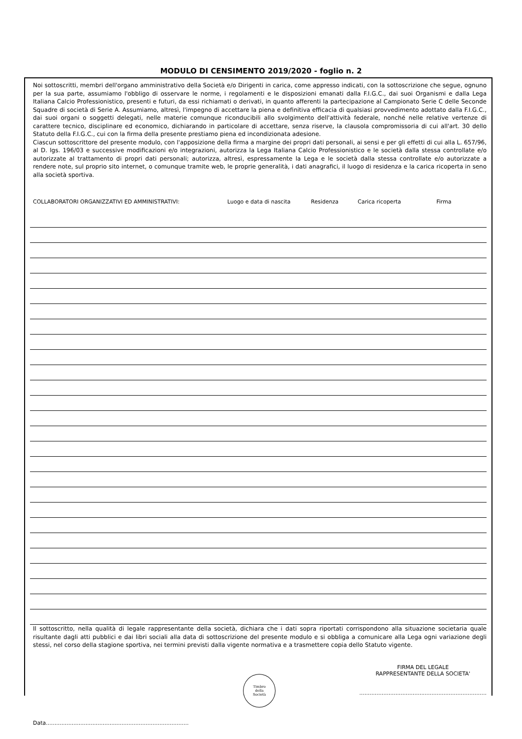MODULO DI CENSIMENTO 2019/2020 - foglio n. 2
Noi sottoscritti, membri dell'organo amministrativo della Società e/o Dirigenti in carica, come appresso indicati, con la sottoscrizione che segue, ognuno per la sua parte, assumiamo l'obbligo di osservare le norme, i regolamenti e le disposizioni emanati dalla F.I.G.C., dai suoi Organismi e dalla Lega Italiana Calcio Professionistico, presenti e futuri, da essi richiamati o derivati, in quanto afferenti la partecipazione al Campionato Serie C delle Seconde Squadre di società di Serie A. Assumiamo, altresì, l'impegno di accettare la piena e definitiva efficacia di qualsiasi provvedimento adottato dalla F.I.G.C., dai suoi organi o soggetti delegati, nelle materie comunque riconducibili allo svolgimento dell'attività federale, nonché nelle relative vertenze di carattere tecnico, disciplinare ed economico, dichiarando in particolare di accettare, senza riserve, la clausola compromissoria di cui all'art. 30 dello Statuto della F.I.G.C., cui con la firma della presente prestiamo piena ed incondizionata adesione.
Ciascun sottoscrittore del presente modulo, con l'apposizione della firma a margine dei propri dati personali, ai sensi e per gli effetti di cui alla L. 657/96, al D. lgs. 196/03 e successive modificazioni e/o integrazioni, autorizza la Lega Italiana Calcio Professionistico e le società dalla stessa controllate e/o autorizzate al trattamento di propri dati personali; autorizza, altresì, espressamente la Lega e le società dalla stessa controllate e/o autorizzate a rendere note, sul proprio sito internet, o comunque tramite web, le proprie generalità, i dati anagrafici, il luogo di residenza e la carica ricoperta in seno alla società sportiva.
COLLABORATORI ORGANIZZATIVI ED AMMINISTRATIVI: Luogo e data di nascita Residenza Carica ricoperta Firma
Il sottoscritto, nella qualità di legale rappresentante della società, dichiara che i dati sopra riportati corrispondono alla situazione societaria quale risultante dagli atti pubblici e dai libri sociali alla data di sottoscrizione del presente modulo e si obbliga a comunicare alla Lega ogni variazione degli stessi, nel corso della stagione sportiva, nei termini previsti dalla vigente normativa e a trasmettere copia dello Statuto vigente.
Timbro
della
Società
FIRMA DEL LEGALE
RAPPRESENTANTE DELLA SOCIETA'
..........................................................................
Data...................................................................................